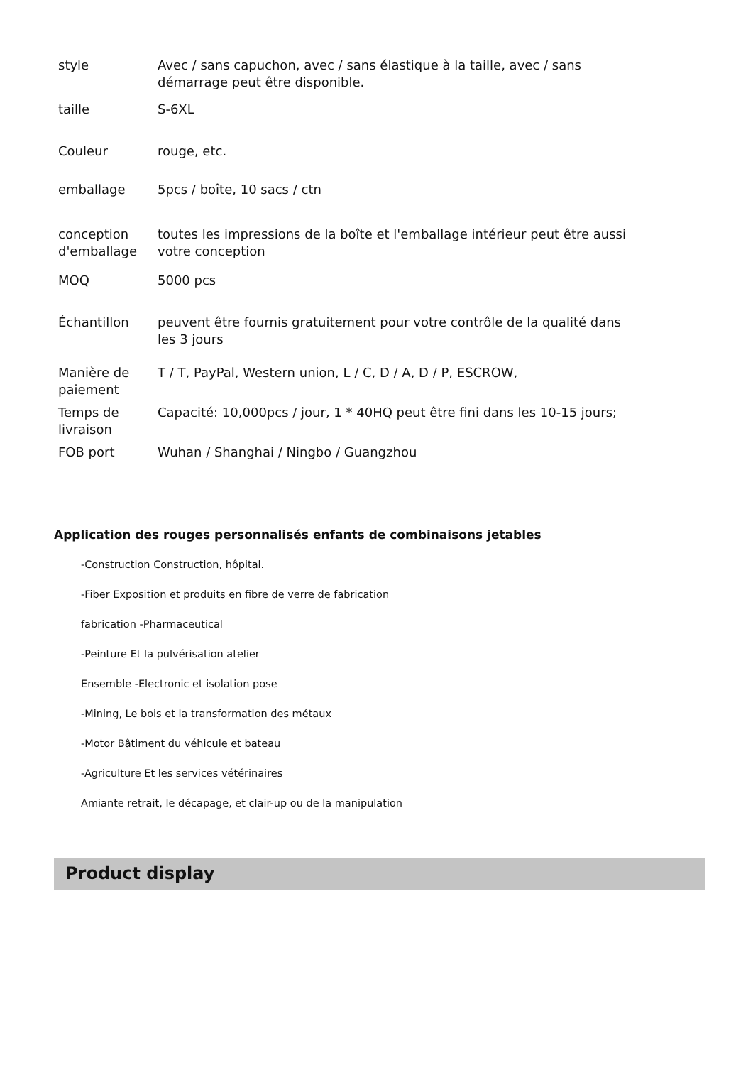| style | Avec / sans capuchon, avec / sans élastique à la taille, avec / sans démarrage peut être disponible. |
| taille | S-6XL |
| Couleur | rouge, etc. |
| emballage | 5pcs / boîte, 10 sacs / ctn |
| conception d'emballage | toutes les impressions de la boîte et l'emballage intérieur peut être aussi votre conception |
| MOQ | 5000 pcs |
| Échantillon | peuvent être fournis gratuitement pour votre contrôle de la qualité dans les 3 jours |
| Manière de paiement | T / T, PayPal, Western union, L / C, D / A, D / P, ESCROW, |
| Temps de livraison | Capacité: 10,000pcs / jour, 1 * 40HQ peut être fini dans les 10-15 jours; |
| FOB port | Wuhan / Shanghai / Ningbo / Guangzhou |
Application des rouges personnalisés enfants de combinaisons jetables
-Construction Construction, hôpital.
-Fiber Exposition et produits en fibre de verre de fabrication
fabrication -Pharmaceutical
-Peinture Et la pulvérisation atelier
Ensemble -Electronic et isolation pose
-Mining, Le bois et la transformation des métaux
-Motor Bâtiment du véhicule et bateau
-Agriculture Et les services vétérinaires
Amiante retrait, le décapage, et clair-up ou de la manipulation
Product display